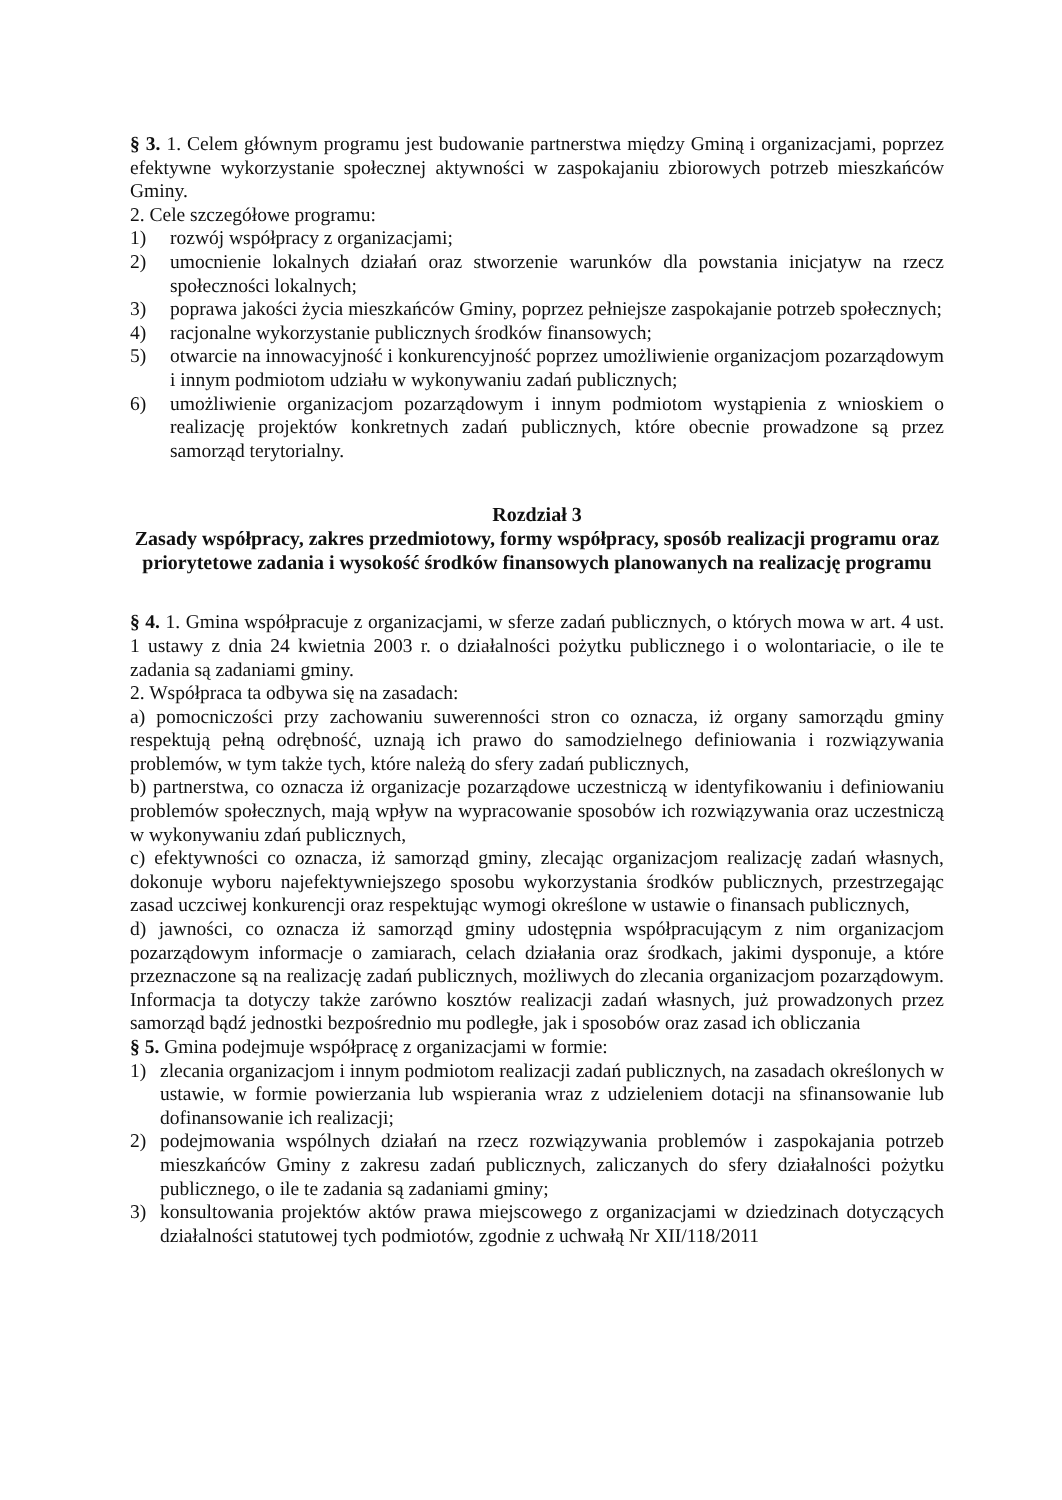§ 3. 1. Celem głównym programu jest budowanie partnerstwa między Gminą i organizacjami, poprzez efektywne wykorzystanie społecznej aktywności w zaspokajaniu zbiorowych potrzeb mieszkańców Gminy.
2. Cele szczegółowe programu:
1) rozwój współpracy z organizacjami;
2) umocnienie lokalnych działań oraz stworzenie warunków dla powstania inicjatyw na rzecz społeczności lokalnych;
3) poprawa jakości życia mieszkańców Gminy, poprzez pełniejsze zaspokajanie potrzeb społecznych;
4) racjonalne wykorzystanie publicznych środków finansowych;
5) otwarcie na innowacyjność i konkurencyjność poprzez umożliwienie organizacjom pozarządowym i innym podmiotom udziału w wykonywaniu zadań publicznych;
6) umożliwienie organizacjom pozarządowym i innym podmiotom wystąpienia z wnioskiem o realizację projektów konkretnych zadań publicznych, które obecnie prowadzone są przez samorząd terytorialny.
Rozdział 3
Zasady współpracy, zakres przedmiotowy, formy współpracy, sposób realizacji programu oraz priorytetowe zadania i wysokość środków finansowych planowanych na realizację programu
§ 4. 1. Gmina współpracuje z organizacjami, w sferze zadań publicznych, o których mowa w art. 4 ust. 1 ustawy z dnia 24 kwietnia 2003 r. o działalności pożytku publicznego i o wolontariacie, o ile te zadania są zadaniami gminy.
2. Współpraca ta odbywa się na zasadach:
a) pomocniczości przy zachowaniu suwerenności stron co oznacza, iż organy samorządu gminy respektują pełną odrębność, uznają ich prawo do samodzielnego definiowania i rozwiązywania problemów, w tym także tych, które należą do sfery zadań publicznych,
b) partnerstwa, co oznacza iż organizacje pozarządowe uczestniczą w identyfikowaniu i definiowaniu problemów społecznych, mają wpływ na wypracowanie sposobów ich rozwiązywania oraz uczestniczą w wykonywaniu zdań publicznych,
c) efektywności co oznacza, iż samorząd gminy, zlecając organizacjom realizację zadań własnych, dokonuje wyboru najefektywniejszego sposobu wykorzystania środków publicznych, przestrzegając zasad uczciwej konkurencji oraz respektując wymogi określone w ustawie o finansach publicznych,
d) jawności, co oznacza iż samorząd gminy udostępnia współpracującym z nim organizacjom pozarządowym informacje o zamiarach, celach działania oraz środkach, jakimi dysponuje, a które przeznaczone są na realizację zadań publicznych, możliwych do zlecania organizacjom pozarządowym. Informacja ta dotyczy także zarówno kosztów realizacji zadań własnych, już prowadzonych przez samorząd bądź jednostki bezpośrednio mu podległe, jak i sposobów oraz zasad ich obliczania
§ 5. Gmina podejmuje współpracę z organizacjami w formie:
1) zlecania organizacjom i innym podmiotom realizacji zadań publicznych, na zasadach określonych w ustawie, w formie powierzania lub wspierania wraz z udzieleniem dotacji na sfinansowanie lub dofinansowanie ich realizacji;
2) podejmowania wspólnych działań na rzecz rozwiązywania problemów i zaspokajania potrzeb mieszkańców Gminy z zakresu zadań publicznych, zaliczanych do sfery działalności pożytku publicznego, o ile te zadania są zadaniami gminy;
3) konsultowania projektów aktów prawa miejscowego z organizacjami w dziedzinach dotyczących działalności statutowej tych podmiotów, zgodnie z uchwałą Nr XII/118/2011